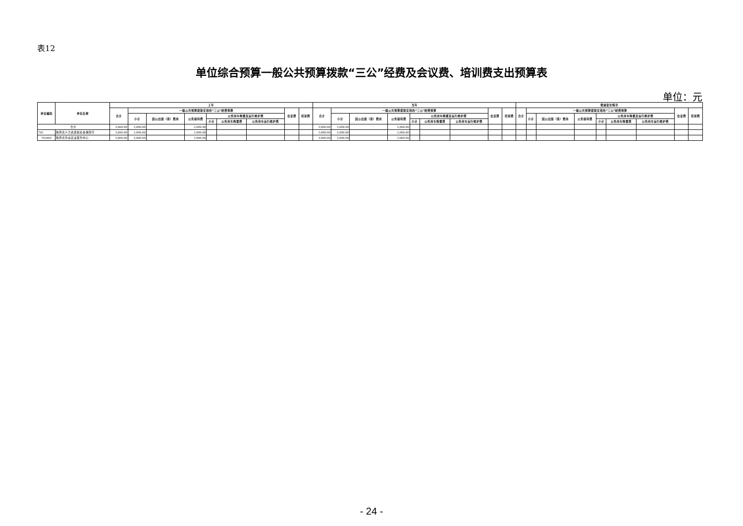表12
单位综合预算一般公共预算拨款“三公”经费及会议费、培训费支出预算表
单位：元
| 单位编码 | 单位名称 | 上年 | | | | | | | | | 当年 | | | | | | | | | 增减变化情况 | | | | | | | | |
| --- | --- | --- | --- | --- | --- | --- | --- | --- | --- | --- | --- | --- | --- | --- | --- | --- | --- | --- | --- | --- | --- | --- | --- | --- | --- | --- | --- | --- |
| | | 合计 | 一般公共预算拨款安排的“三公”经费预算 | | | | | | 会议费 | 培训费 | 合计 | 一般公共预算拨款安排的“三公”经费预算 | | | | | | 会议费 | 培训费 | 合计 | 一般公共预算拨款安排的“三公”经费预算 | | | | | | 会议费 | 培训费 |
| | | | 小计 | 因公出国（境）费用 | 公务接待费 | 公务用车购置及运行维护费 | | | | | | 小计 | 因公出国（境）费用 | 公务接待费 | 公务用车购置及运行维护费 | | | | | | 小计 | 因公出国（境）费用 | 公务接待费 | 公务用车购置及运行维护费 | | | | |
| | | | | | | 小计 | 公务用车购置费 | 公务用车运行维护费 | | | | | | | 小计 | 公务用车购置费 | 公务用车运行维护费 | | | | | | | 小计 | 公务用车购置费 | 公务用车运行维护费 | | |
| 合计 | | 3,000.00 | 3,000.00 | | 3,000.00 | | | | | | 3,000.00 | 3,000.00 | | 3,000.00 | | | | | | | | | | | | | | |
| 703 | 陕西省人力资源和社会保障厅 | 3,000.00 | 3,000.00 | | 3,000.00 | | | | | | 3,000.00 | 3,000.00 | | 3,000.00 | | | | | | | | | | | | | | |
| 703002 | 陕西省劳动就业服务中心 | 3,000.00 | 3,000.00 | | 3,000.00 | | | | | | 3,000.00 | 3,000.00 | | 3,000.00 | | | | | | | | | | | | | | |
- 24 -